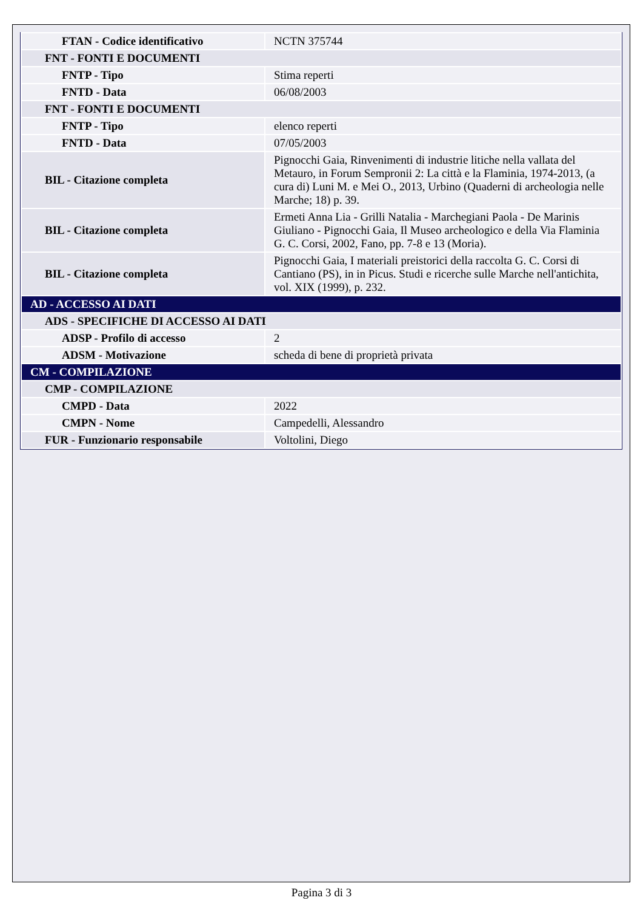| FTAN - Codice identificativo | NCTN 375744 |
| FNT - FONTI E DOCUMENTI | |
| FNTP - Tipo | Stima reperti |
| FNTD - Data | 06/08/2003 |
| FNT - FONTI E DOCUMENTI | |
| FNTP - Tipo | elenco reperti |
| FNTD - Data | 07/05/2003 |
| BIL - Citazione completa | Pignocchi Gaia, Rinvenimenti di industrie litiche nella vallata del Metauro, in Forum Sempronii 2: La città e la Flaminia, 1974-2013, (a cura di) Luni M. e Mei O., 2013, Urbino (Quaderni di archeologia nelle Marche; 18) p. 39. |
| BIL - Citazione completa | Ermeti Anna Lia - Grilli Natalia - Marchegiani Paola - De Marinis Giuliano - Pignocchi Gaia, Il Museo archeologico e della Via Flaminia G. C. Corsi, 2002, Fano, pp. 7-8 e 13 (Moria). |
| BIL - Citazione completa | Pignocchi Gaia, I materiali preistorici della raccolta G. C. Corsi di Cantiano (PS), in in Picus. Studi e ricerche sulle Marche nell'antichita, vol. XIX (1999), p. 232. |
| AD - ACCESSO AI DATI | |
| ADS - SPECIFICHE DI ACCESSO AI DATI | |
| ADSP - Profilo di accesso | 2 |
| ADSM - Motivazione | scheda di bene di proprietà privata |
| CM - COMPILAZIONE | |
| CMP - COMPILAZIONE | |
| CMPD - Data | 2022 |
| CMPN - Nome | Campedelli, Alessandro |
| FUR - Funzionario responsabile | Voltolini, Diego |
Pagina 3 di 3